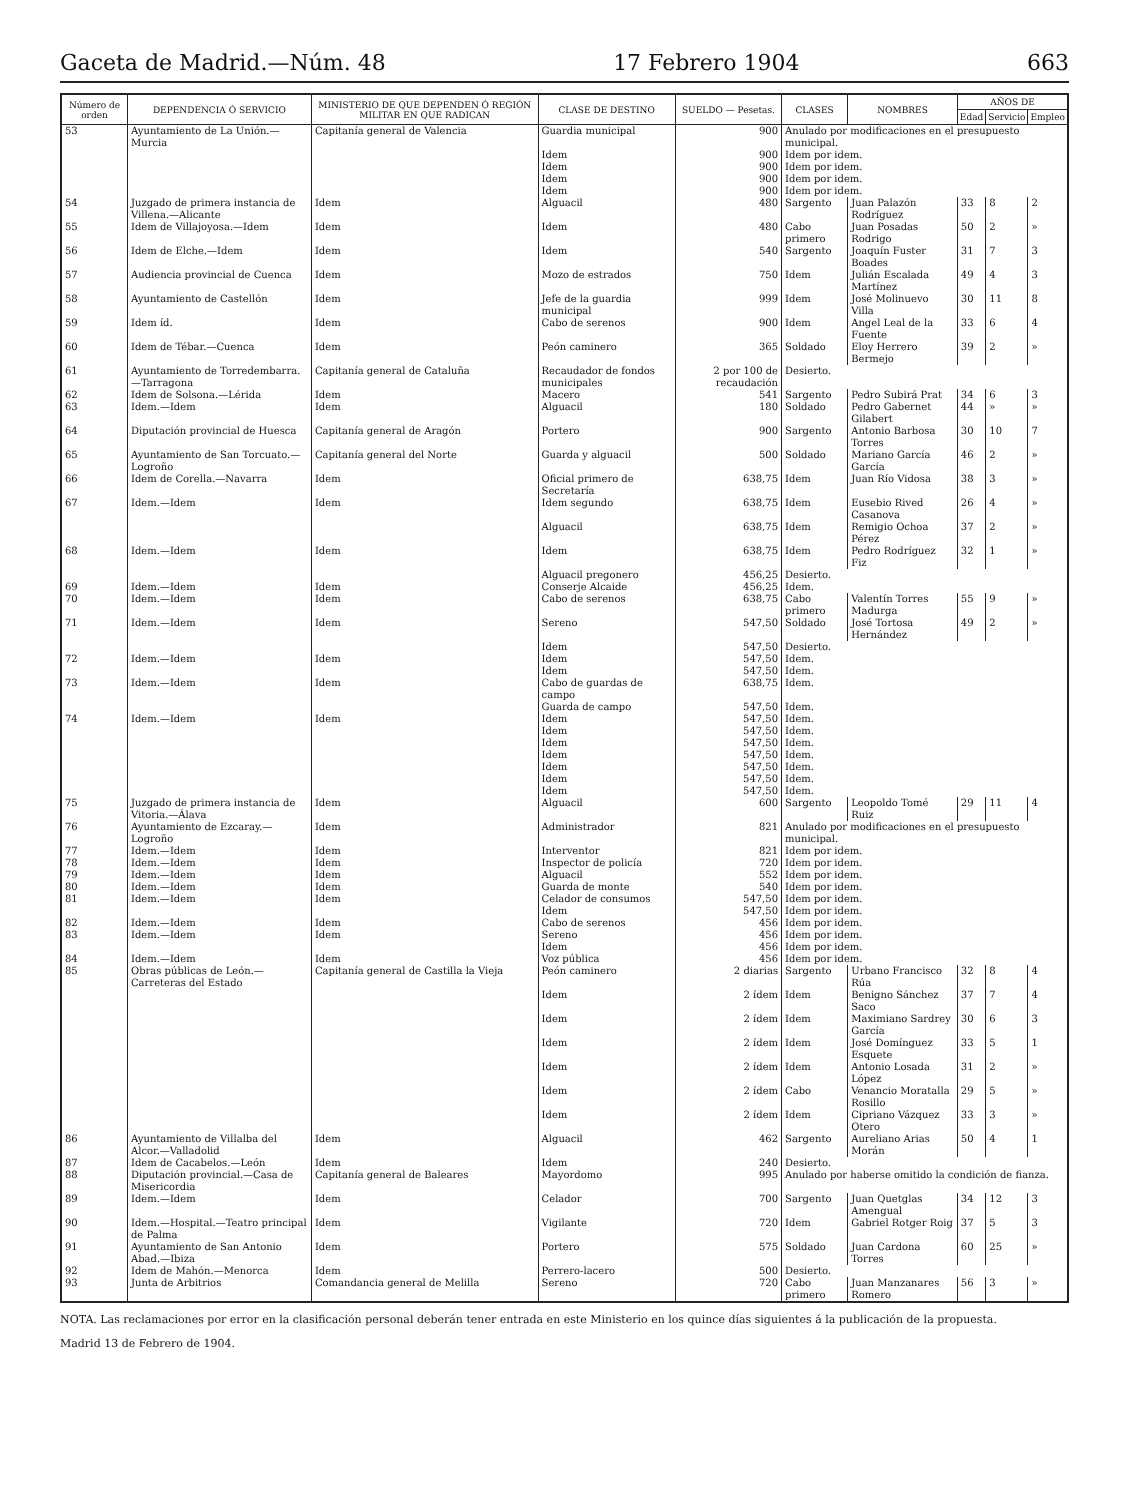Gaceta de Madrid.—Núm. 48 17 Febrero 1904 663
| Número de orden | DEPENDENCIA Ó SERVICIO | MINISTERIO DE QUE DEPENDEN Ó REGIÓN MILITAR EN QUE RADICAN | CLASE DE DESTINO | SUELDO — Pesetas. | CLASES | NOMBRES | AÑOS DE | | |
| --- | --- | --- | --- | --- | --- | --- | --- | --- | --- |
| | | | | | | | Edad | Servicio | Empleo |
| 53 | Ayuntamiento de La Unión.—Murcia | Capitanía general de Valencia | Guardia municipal | 900 | Anulado por modificaciones en el presupuesto municipal. | | | | |
| | | | Idem | 900 | Idem por idem. | | | | |
| | | | Idem | 900 | Idem por idem. | | | | |
| | | | Idem | 900 | Idem por idem. | | | | |
| | | | Idem | 900 | Idem por idem. | | | | |
| 54 | Juzgado de primera instancia de Villena.—Alicante | Idem | Alguacil | 480 | Sargento | Juan Palazón Rodríguez | 33 | 8 | 2 |
| 55 | Idem de Villajoyosa.—Idem | Idem | Idem | 480 | Cabo primero | Juan Posadas Rodrigo | 50 | 2 | » |
| 56 | Idem de Elche.—Idem | Idem | Idem | 540 | Sargento | Joaquín Fuster Boades | 31 | 7 | 3 |
| 57 | Audiencia provincial de Cuenca | Idem | Mozo de estrados | 750 | Idem | Julián Escalada Martínez | 49 | 4 | 3 |
| 58 | Ayuntamiento de Castellón | Idem | Jefe de la guardia municipal | 999 | Idem | José Molinuevo Villa | 30 | 11 | 8 |
| 59 | Idem íd. | Idem | Cabo de serenos | 900 | Idem | Angel Leal de la Fuente | 33 | 6 | 4 |
| 60 | Idem de Tébar.—Cuenca | Idem | Peón caminero | 365 | Soldado | Eloy Herrero Bermejo | 39 | 2 | » |
| 61 | Ayuntamiento de Torredembarra.—Tarragona | Capitanía general de Cataluña | Recaudador de fondos municipales | 2 por 100 de recaudación | Desierto. | | | | |
| 62 | Idem de Solsona.—Lérida | Idem | Macero | 541 | Sargento | Pedro Subirá Prat | 34 | 6 | 3 |
| 63 | Idem.—Idem | Idem | Alguacil | 180 | Soldado | Pedro Gabernet Gilabert | 44 | » | » |
| 64 | Diputación provincial de Huesca | Capitanía general de Aragón | Portero | 900 | Sargento | Antonio Barbosa Torres | 30 | 10 | 7 |
| 65 | Ayuntamiento de San Torcuato.—Logroño | Capitanía general del Norte | Guarda y alguacil | 500 | Soldado | Mariano García García | 46 | 2 | » |
| 66 | Idem de Corella.—Navarra | Idem | Oficial primero de Secretaría | 638,75 | Idem | Juan Río Vidosa | 38 | 3 | » |
| 67 | Idem.—Idem | Idem | Idem segundo | 638,75 | Idem | Eusebio Rived Casanova | 26 | 4 | » |
| | | | Alguacil | 638,75 | Idem | Remigio Ochoa Pérez | 37 | 2 | » |
| 68 | Idem.—Idem | Idem | Idem | 638,75 | Idem | Pedro Rodríguez Fiz | 32 | 1 | » |
| | | | Alguacil pregonero | 456,25 | Desierto. | | | | |
| 69 | Idem.—Idem | Idem | Conserje Alcaide | 456,25 | Idem. | | | | |
| 70 | Idem.—Idem | Idem | Cabo de serenos | 638,75 | Cabo primero | Valentín Torres Madurga | 55 | 9 | » |
| 71 | Idem.—Idem | Idem | Sereno | 547,50 | Soldado | José Tortosa Hernández | 49 | 2 | » |
| | | | Idem | 547,50 | Desierto. | | | | |
| 72 | Idem.—Idem | Idem | Idem | 547,50 | Idem. | | | | |
| | | | Idem | 547,50 | Idem. | | | | |
| 73 | Idem.—Idem | Idem | Cabo de guardas de campo | 638,75 | Idem. | | | | |
| | | | Guarda de campo | 547,50 | Idem. | | | | |
| 74 | Idem.—Idem | Idem | Idem | 547,50 | Idem. | | | | |
| | | | Idem | 547,50 | Idem. | | | | |
| | | | Idem | 547,50 | Idem. | | | | |
| | | | Idem | 547,50 | Idem. | | | | |
| | | | Idem | 547,50 | Idem. | | | | |
| | | | Idem | 547,50 | Idem. | | | | |
| | | | Idem | 547,50 | Idem. | | | | |
| 75 | Juzgado de primera instancia de Vitoria.—Álava | Idem | Alguacil | 600 | Sargento | Leopoldo Tomé Ruiz | 29 | 11 | 4 |
| 76 | Ayuntamiento de Ezcaray.—Logroño | Idem | Administrador | 821 | Anulado por modificaciones en el presupuesto municipal. | | | | |
| 77 | Idem.—Idem | Idem | Interventor | 821 | Idem por idem. | | | | |
| 78 | Idem.—Idem | Idem | Inspector de policía | 720 | Idem por idem. | | | | |
| 79 | Idem.—Idem | Idem | Alguacil | 552 | Idem por idem. | | | | |
| 80 | Idem.—Idem | Idem | Guarda de monte | 540 | Idem por idem. | | | | |
| 81 | Idem.—Idem | Idem | Celador de consumos | 547,50 | Idem por idem. | | | | |
| | | | Idem | 547,50 | Idem por idem. | | | | |
| 82 | Idem.—Idem | Idem | Cabo de serenos | 456 | Idem por idem. | | | | |
| 83 | Idem.—Idem | Idem | Sereno | 456 | Idem por idem. | | | | |
| | | | Idem | 456 | Idem por idem. | | | | |
| 84 | Idem.—Idem | Idem | Voz pública | 456 | Idem por idem. | | | | |
| 85 | Obras públicas de León.—Carreteras del Estado | Capitanía general de Castilla la Vieja | Peón caminero | 2 diarias | Sargento | Urbano Francisco Rúa | 32 | 8 | 4 |
| | | | Idem | 2 ídem | Idem | Benigno Sánchez Saco | 37 | 7 | 4 |
| | | | Idem | 2 ídem | Idem | Maximiano Sardrey García | 30 | 6 | 3 |
| | | | Idem | 2 ídem | Idem | José Domínguez Esquete | 33 | 5 | 1 |
| | | | Idem | 2 ídem | Idem | Antonio Losada López | 31 | 2 | » |
| | | | Idem | 2 ídem | Cabo | Venancio Moratalla Rosillo | 29 | 5 | » |
| | | | Idem | 2 ídem | Idem | Cipriano Vázquez Otero | 33 | 3 | » |
| 86 | Ayuntamiento de Villalba del Alcor.—Valladolid | Idem | Alguacil | 462 | Sargento | Aureliano Arias Morán | 50 | 4 | 1 |
| 87 | Idem de Cacabelos.—León | Idem | Idem | 240 | Desierto. | | | | |
| 88 | Diputación provincial.—Casa de Misericordia | Capitanía general de Baleares | Mayordomo | 995 | Anulado por haberse omitido la condición de fianza. | | | | |
| 89 | Idem.—Idem | Idem | Celador | 700 | Sargento | Juan Quetglas Amengual | 34 | 12 | 3 |
| 90 | Idem.—Hospital.—Teatro principal de Palma | Idem | Vigilante | 720 | Idem | Gabriel Rotger Roig | 37 | 5 | 3 |
| 91 | Ayuntamiento de San Antonio Abad.—Ibiza | Idem | Portero | 575 | Soldado | Juan Cardona Torres | 60 | 25 | » |
| 92 | Idem de Mahón.—Menorca | Idem | Perrero-lacero | 500 | Desierto. | | | | |
| 93 | Junta de Arbitrios | Comandancia general de Melilla | Sereno | 720 | Cabo primero | Juan Manzanares Romero | 56 | 3 | » |
NOTA. Las reclamaciones por error en la clasificación personal deberán tener entrada en este Ministerio en los quince días siguientes á la publicación de la propuesta.
Madrid 13 de Febrero de 1904.